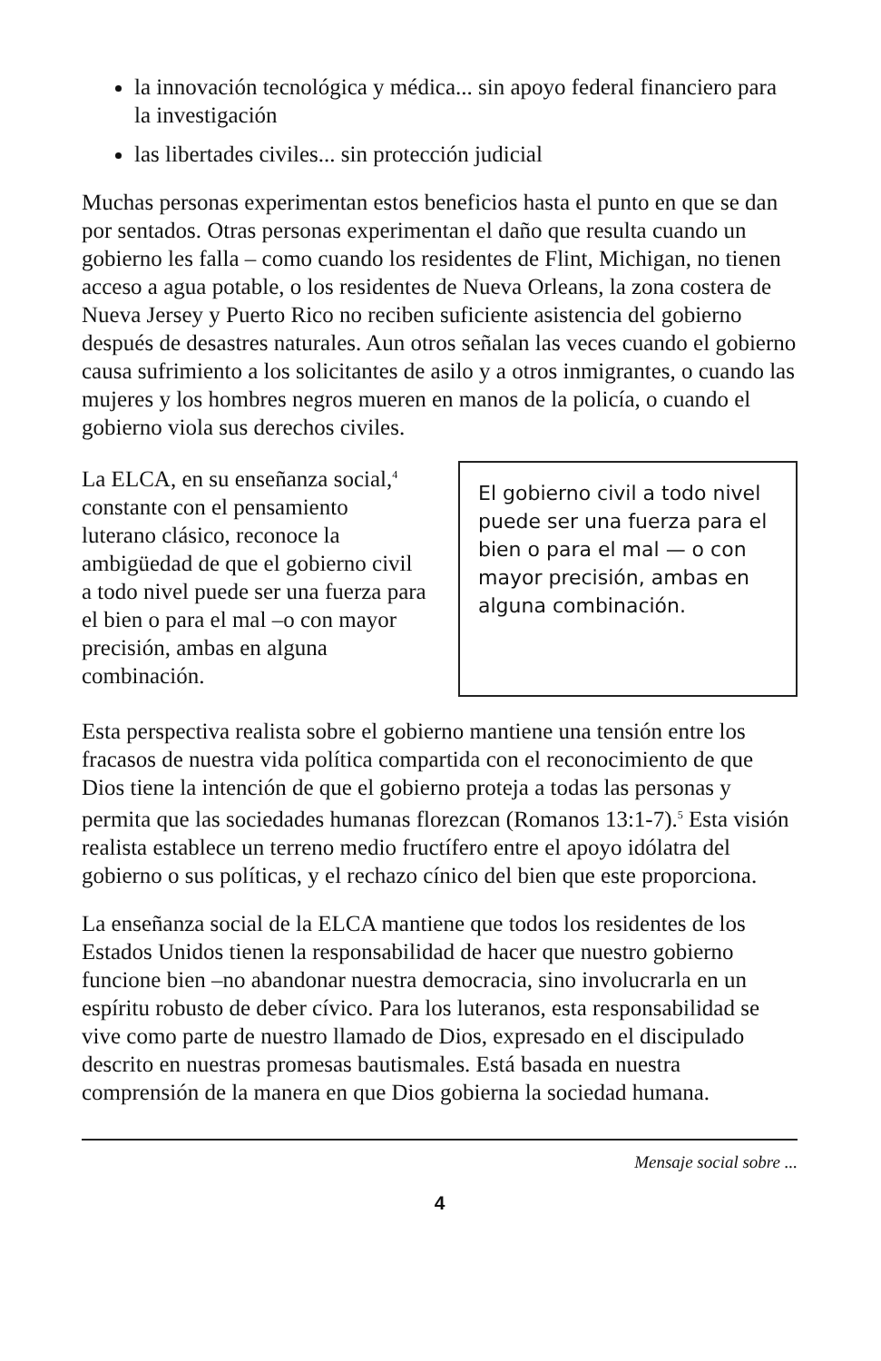la innovación tecnológica y médica... sin apoyo federal financiero para la investigación
las libertades civiles... sin protección judicial
Muchas personas experimentan estos beneficios hasta el punto en que se dan por sentados. Otras personas experimentan el daño que resulta cuando un gobierno les falla – como cuando los residentes de Flint, Michigan, no tienen acceso a agua potable, o los residentes de Nueva Orleans, la zona costera de Nueva Jersey y Puerto Rico no reciben suficiente asistencia del gobierno después de desastres naturales. Aun otros señalan las veces cuando el gobierno causa sufrimiento a los solicitantes de asilo y a otros inmigrantes, o cuando las mujeres y los hombres negros mueren en manos de la policía, o cuando el gobierno viola sus derechos civiles.
La ELCA, en su enseñanza social,<sup>4</sup> constante con el pensamiento luterano clásico, reconoce la ambigüedad de que el gobierno civil a todo nivel puede ser una fuerza para el bien o para el mal –o con mayor precisión, ambas en alguna combinación.
El gobierno civil a todo nivel puede ser una fuerza para el bien o para el mal — o con mayor precisión, ambas en alguna combinación.
Esta perspectiva realista sobre el gobierno mantiene una tensión entre los fracasos de nuestra vida política compartida con el reconocimiento de que Dios tiene la intención de que el gobierno proteja a todas las personas y permita que las sociedades humanas florezcan (Romanos 13:1-7).<sup>5</sup> Esta visión realista establece un terreno medio fructífero entre el apoyo idólatra del gobierno o sus políticas, y el rechazo cínico del bien que este proporciona.
La enseñanza social de la ELCA mantiene que todos los residentes de los Estados Unidos tienen la responsabilidad de hacer que nuestro gobierno funcione bien –no abandonar nuestra democracia, sino involucrarla en un espíritu robusto de deber cívico. Para los luteranos, esta responsabilidad se vive como parte de nuestro llamado de Dios, expresado en el discipulado descrito en nuestras promesas bautismales. Está basada en nuestra comprensión de la manera en que Dios gobierna la sociedad humana.
Mensaje social sobre ...
4